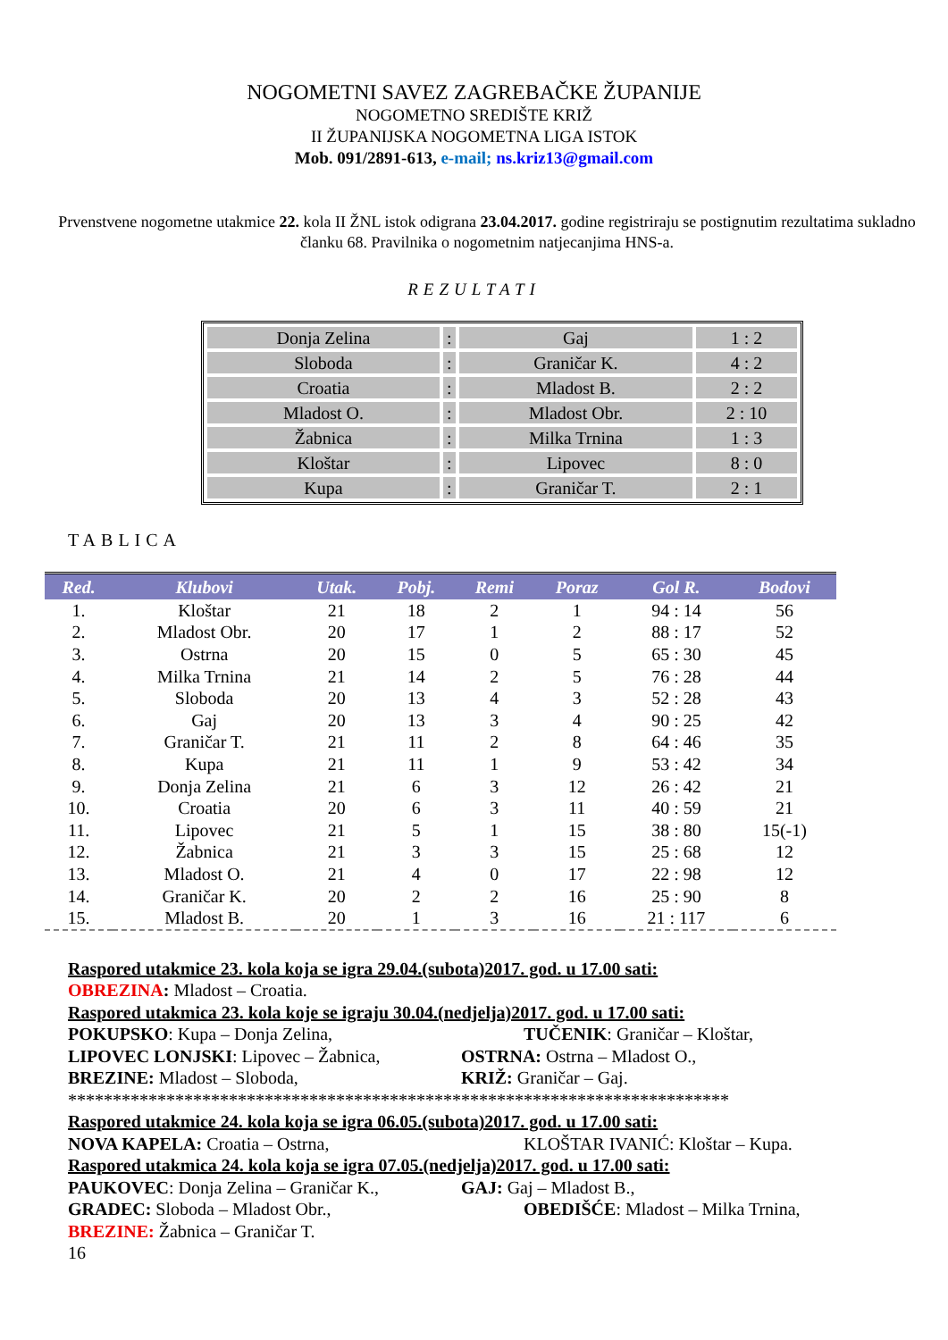NOGOMETNI SAVEZ ZAGREBAČKE ŽUPANIJE
NOGOMETNO SREDIŠTE KRIŽ
II ŽUPANIJSKA NOGOMETNA LIGA ISTOK
Mob. 091/2891-613, e-mail; ns.kriz13@gmail.com
Prvenstvene nogometne utakmice 22. kola II ŽNL istok odigrana 23.04.2017. godine registriraju se postignutim rezultatima sukladno članku 68. Pravilnika o nogometnim natjecanjima HNS-a.
REZULTATI
| Donja Zelina | : | Gaj | 1 : 2 |
| Sloboda | : | Graničar K. | 4 : 2 |
| Croatia | : | Mladost B. | 2 : 2 |
| Mladost O. | : | Mladost Obr. | 2 : 10 |
| Žabnica | : | Milka Trnina | 1 : 3 |
| Kloštar | : | Lipovec | 8 : 0 |
| Kupa | : | Graničar T. | 2 : 1 |
TABLICA
| Red. | Klubovi | Utak. | Pobj. | Remi | Poraz | Gol R. | Bodovi |
| --- | --- | --- | --- | --- | --- | --- | --- |
| 1. | Kloštar | 21 | 18 | 2 | 1 | 94 : 14 | 56 |
| 2. | Mladost Obr. | 20 | 17 | 1 | 2 | 88 : 17 | 52 |
| 3. | Ostrna | 20 | 15 | 0 | 5 | 65 : 30 | 45 |
| 4. | Milka Trnina | 21 | 14 | 2 | 5 | 76 : 28 | 44 |
| 5. | Sloboda | 20 | 13 | 4 | 3 | 52 : 28 | 43 |
| 6. | Gaj | 20 | 13 | 3 | 4 | 90 : 25 | 42 |
| 7. | Graničar T. | 21 | 11 | 2 | 8 | 64 : 46 | 35 |
| 8. | Kupa | 21 | 11 | 1 | 9 | 53 : 42 | 34 |
| 9. | Donja Zelina | 21 | 6 | 3 | 12 | 26 : 42 | 21 |
| 10. | Croatia | 20 | 6 | 3 | 11 | 40 : 59 | 21 |
| 11. | Lipovec | 21 | 5 | 1 | 15 | 38 : 80 | 15(-1) |
| 12. | Žabnica | 21 | 3 | 3 | 15 | 25 : 68 | 12 |
| 13. | Mladost O. | 21 | 4 | 0 | 17 | 22 : 98 | 12 |
| 14. | Graničar K. | 20 | 2 | 2 | 16 | 25 : 90 | 8 |
| 15. | Mladost B. | 20 | 1 | 3 | 16 | 21 : 117 | 6 |
Raspored utakmice 23. kola koja se igra 29.04.(subota)2017. god. u 17.00 sati:
OBREZINA: Mladost – Croatia.
Raspored utakmica 23. kola koje se igraju 30.04.(nedjelja)2017. god. u 17.00 sati:
POKUPSKO: Kupa – Donja Zelina, TUČENIK: Graničar – Kloštar,
LIPOVEC LONJSKI: Lipovec – Žabnica, OSTRNA: Ostrna – Mladost O.,
BREZINE: Mladost – Sloboda, KRIŽ: Graničar – Gaj.
**************************************************************************
Raspored utakmice 24. kola koja se igra 06.05.(subota)2017. god. u 17.00 sati:
NOVA KAPELA: Croatia – Ostrna, KLOŠTAR IVANIĆ: Kloštar – Kupa.
Raspored utakmica 24. kola koja se igra 07.05.(nedjelja)2017. god. u 17.00 sati:
PAUKOVEC: Donja Zelina – Graničar K., GAJ: Gaj – Mladost B.,
GRADEC: Sloboda – Mladost Obr., OBEDIŠĆE: Mladost – Milka Trnina,
BREZINE: Žabnica – Graničar T.
16